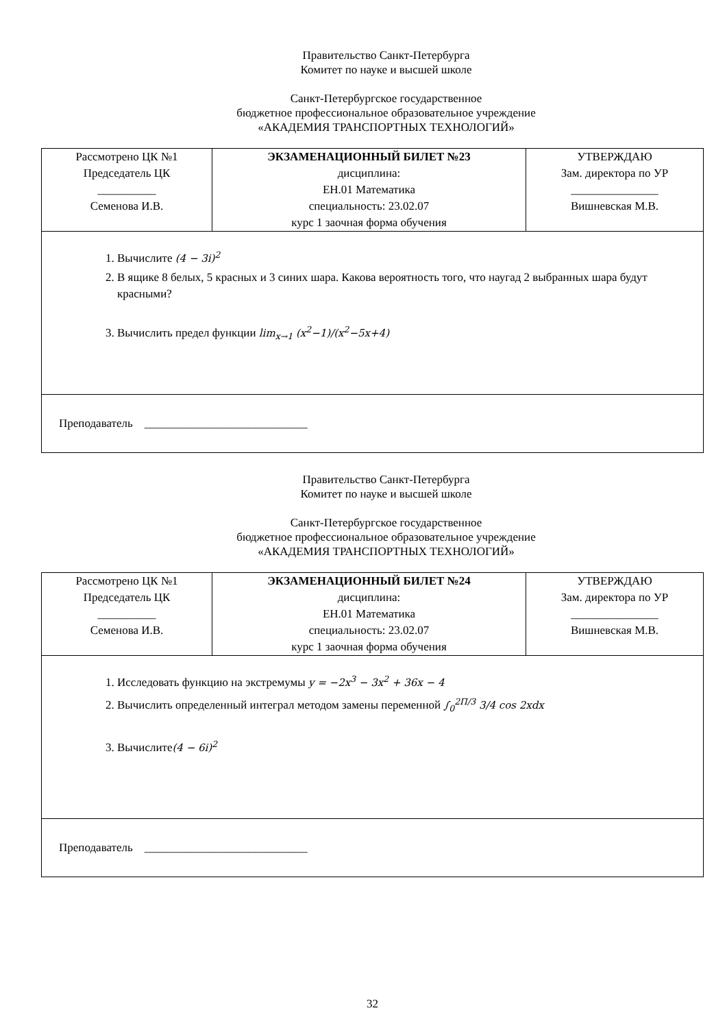Правительство Санкт-Петербурга
Комитет по науке и высшей школе
Санкт-Петербургское государственное
бюджетное профессиональное образовательное учреждение
«АКАДЕМИЯ ТРАНСПОРТНЫХ ТЕХНОЛОГИЙ»
| Рассмотрено ЦК №1 Председатель ЦК __________ Семенова И.В. | ЭКЗАМЕНАЦИОННЫЙ БИЛЕТ №23 дисциплина: ЕН.01 Математика специальность: 23.02.07 курс 1 заочная форма обучения | УТВЕРЖДАЮ Зам. директора по УР _______________ Вишневская М.В. |
| 1. Вычислите (4 − 3i)<sup>2</sup> 2. В ящике 8 белых, 5 красных и 3 синих шара. Какова вероятность того, что наугад 2 выбранных шара будут красными? 3. Вычислить предел функции lim<sub>x→1</sub> (x<sup>2</sup>−1)/(x<sup>2</sup>−5x+4) | | |
| Преподаватель ____________________________ | | |
Правительство Санкт-Петербурга
Комитет по науке и высшей школе
Санкт-Петербургское государственное
бюджетное профессиональное образовательное учреждение
«АКАДЕМИЯ ТРАНСПОРТНЫХ ТЕХНОЛОГИЙ»
| Рассмотрено ЦК №1 Председатель ЦК __________ Семенова И.В. | ЭКЗАМЕНАЦИОННЫЙ БИЛЕТ №24 дисциплина: ЕН.01 Математика специальность: 23.02.07 курс 1 заочная форма обучения | УТВЕРЖДАЮ Зам. директора по УР _______________ Вишневская М.В. |
| 1. Исследовать функцию на экстремумы y = −2x<sup>3</sup> − 3x<sup>2</sup> + 36x − 4 2. Вычислить определенный интеграл методом замены переменной ∫<sub>0</sub><sup>2П/3</sup> 3/4 cos 2xdx 3. Вычислите (4 − 6i)<sup>2</sup> | | |
| Преподаватель ____________________________ | | |
32